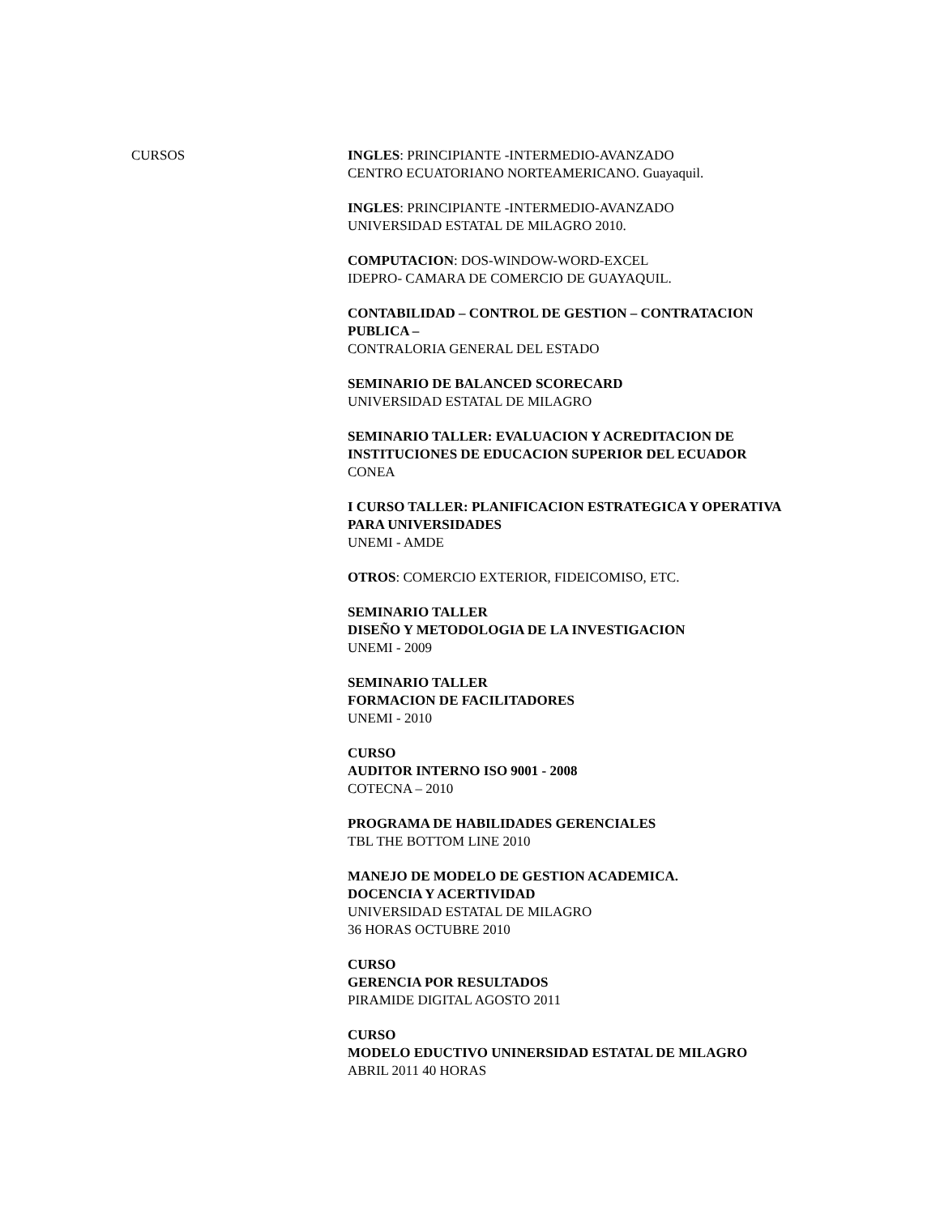CURSOS INGLES: PRINCIPIANTE -INTERMEDIO-AVANZADO
CENTRO ECUATORIANO NORTEAMERICANO. Guayaquil.
INGLES: PRINCIPIANTE -INTERMEDIO-AVANZADO
UNIVERSIDAD ESTATAL DE MILAGRO 2010.
COMPUTACION: DOS-WINDOW-WORD-EXCEL
IDEPRO- CAMARA DE COMERCIO DE GUAYAQUIL.
CONTABILIDAD – CONTROL DE GESTION – CONTRATACION PUBLICA –
CONTRALORIA GENERAL DEL ESTADO
SEMINARIO DE BALANCED SCORECARD
UNIVERSIDAD ESTATAL DE MILAGRO
SEMINARIO TALLER: EVALUACION Y ACREDITACION DE INSTITUCIONES DE EDUCACION SUPERIOR DEL ECUADOR
CONEA
I CURSO TALLER: PLANIFICACION ESTRATEGICA Y OPERATIVA PARA UNIVERSIDADES
UNEMI - AMDE
OTROS: COMERCIO EXTERIOR, FIDEICOMISO, ETC.
SEMINARIO TALLER
DISEÑO Y METODOLOGIA DE LA INVESTIGACION
UNEMI - 2009
SEMINARIO TALLER
FORMACION DE FACILITADORES
UNEMI - 2010
CURSO
AUDITOR INTERNO ISO 9001 - 2008
COTECNA – 2010
PROGRAMA DE HABILIDADES GERENCIALES
TBL THE BOTTOM LINE 2010
MANEJO DE MODELO DE GESTION ACADEMICA.
DOCENCIA Y ACERTIVIDAD
UNIVERSIDAD ESTATAL DE MILAGRO
36 HORAS OCTUBRE 2010
CURSO
GERENCIA POR RESULTADOS
PIRAMIDE DIGITAL AGOSTO 2011
CURSO
MODELO EDUCTIVO UNINERSIDAD ESTATAL DE MILAGRO
ABRIL 2011 40 HORAS